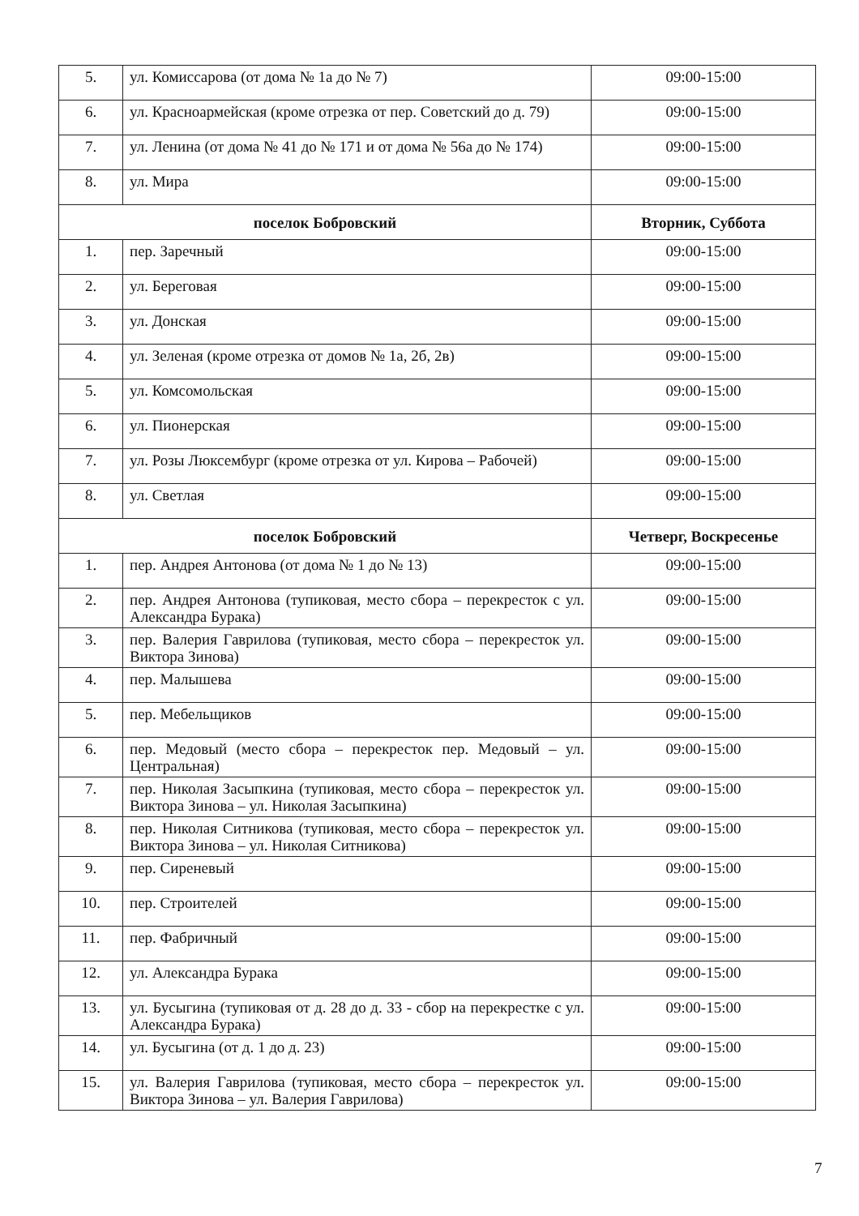| 5. | ул. Комиссарова (от дома № 1а до № 7) | 09:00-15:00 |
| 6. | ул. Красноармейская (кроме отрезка от пер. Советский до д. 79) | 09:00-15:00 |
| 7. | ул. Ленина (от дома № 41 до № 171 и от дома № 56а до № 174) | 09:00-15:00 |
| 8. | ул. Мира | 09:00-15:00 |
| поселок Бобровский | | Вторник, Суббота |
| 1. | пер. Заречный | 09:00-15:00 |
| 2. | ул. Береговая | 09:00-15:00 |
| 3. | ул. Донская | 09:00-15:00 |
| 4. | ул. Зеленая (кроме отрезка от домов № 1а, 2б, 2в) | 09:00-15:00 |
| 5. | ул. Комсомольская | 09:00-15:00 |
| 6. | ул. Пионерская | 09:00-15:00 |
| 7. | ул. Розы Люксембург (кроме отрезка от ул. Кирова – Рабочей) | 09:00-15:00 |
| 8. | ул. Светлая | 09:00-15:00 |
| поселок Бобровский | | Четверг, Воскресенье |
| 1. | пер. Андрея Антонова (от дома № 1 до № 13) | 09:00-15:00 |
| 2. | пер. Андрея Антонова (тупиковая, место сбора – перекресток с ул. Александра Бурака) | 09:00-15:00 |
| 3. | пер. Валерия Гаврилова (тупиковая, место сбора – перекресток ул. Виктора Зинова) | 09:00-15:00 |
| 4. | пер. Малышева | 09:00-15:00 |
| 5. | пер. Мебельщиков | 09:00-15:00 |
| 6. | пер. Медовый (место сбора – перекресток пер. Медовый – ул. Центральная) | 09:00-15:00 |
| 7. | пер. Николая Засыпкина (тупиковая, место сбора – перекресток ул. Виктора Зинова – ул. Николая Засыпкина) | 09:00-15:00 |
| 8. | пер. Николая Ситникова (тупиковая, место сбора – перекресток ул. Виктора Зинова – ул. Николая Ситникова) | 09:00-15:00 |
| 9. | пер. Сиреневый | 09:00-15:00 |
| 10. | пер. Строителей | 09:00-15:00 |
| 11. | пер. Фабричный | 09:00-15:00 |
| 12. | ул. Александра Бурака | 09:00-15:00 |
| 13. | ул. Бусыгина (тупиковая от д. 28 до д. 33 - сбор на перекрестке с ул. Александра Бурака) | 09:00-15:00 |
| 14. | ул. Бусыгина (от д. 1 до д. 23) | 09:00-15:00 |
| 15. | ул. Валерия Гаврилова (тупиковая, место сбора – перекресток ул. Виктора Зинова – ул. Валерия Гаврилова) | 09:00-15:00 |
7